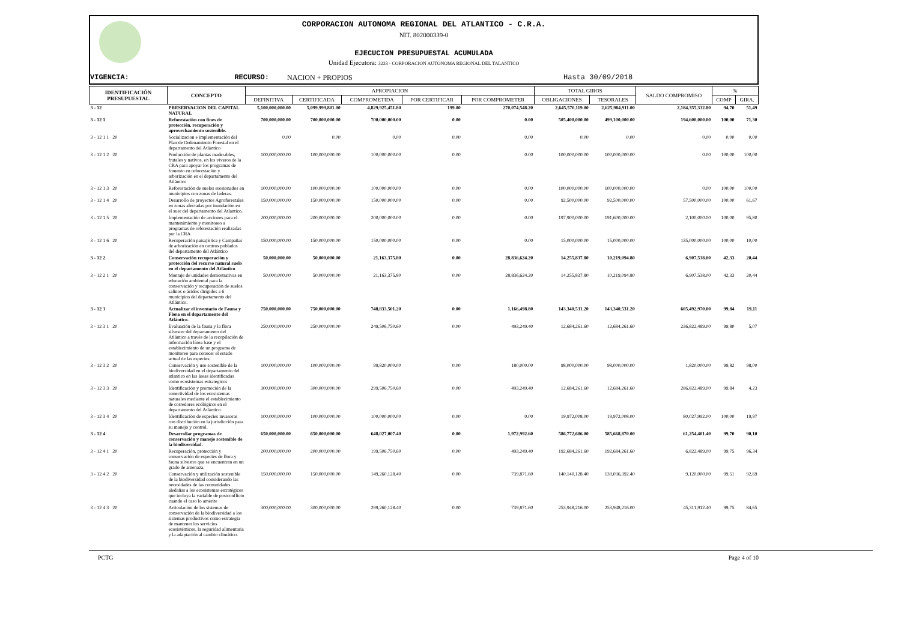CORPORACION AUTONOMA REGIONAL DEL ATLANTICO - C.R.A.
NIT. 802000339-0
EJECUCION PRESUPUESTAL ACUMULADA
Unidad Ejecutora: 3233 - CORPORACION AUTONOMA REGIONAL DEL TALANTICO
VIGENCIA: RECURSO: NACION + PROPIOS Hasta 30/09/2018
| IDENTIFICACIÓN PRESUPUESTAL | CONCEPTO | APROPIACION | | | | | TOTAL GIROS | | SALDO COMPROMISO | % | |
| --- | --- | --- | --- | --- | --- | --- | --- | --- | --- | --- | --- |
| | | DEFINITIVA | CERTIFICADA | COMPROMETIDA | POR CERTIFICAR | POR COMPROMETER | OBLIGACIONES | TESORALES | | COMP | GIRA. |
| 3 - 12 | PRESERVACION DEL CAPITAL NATURAL | 5,100,000,000.00 | 5,099,999,801.00 | 4,829,925,451.80 | 199.00 | 270,074,548.20 | 2,645,570,119.00 | 2,625,984,911.00 | 2,184,355,332.80 | 94,70 | 51,49 |
| 3 - 12 1 | Reforestación con fines de protección, recuperación y aprovechamiento sostenible. | 700,000,000.00 | 700,000,000.00 | 700,000,000.00 | 0.00 | 0.00 | 505,400,000.00 | 499,100,000.00 | 194,600,000.00 | 100,00 | 71,30 |
| 3 - 12 1 1 20 | Socializacion e implementación del Plan de Ordenamiento Forestal en el departamento del Atlántico | 0.00 | 0.00 | 0.00 | 0.00 | 0.00 | 0.00 | 0.00 | 0.00 | 0,00 | 0,00 |
| 3 - 12 1 2 20 | Producción de plantas maderables, frutales y nativos, en los viveros de la CRA para apoyar los programas de fomento en reforestación y arborización en el departamento del Atlántico | 100,000,000.00 | 100,000,000.00 | 100,000,000.00 | 0.00 | 0.00 | 100,000,000.00 | 100,000,000.00 | 0.00 | 100,00 | 100,00 |
| 3 - 12 1 3 20 | Reforestación de suelos erosionados en municipios con zonas de laderas. | 100,000,000.00 | 100,000,000.00 | 100,000,000.00 | 0.00 | 0.00 | 100,000,000.00 | 100,000,000.00 | 0.00 | 100,00 | 100,00 |
| 3 - 12 1 4 20 | Desarrollo de proyectos Agroforestales en zonas afectadas por inundación en el suer del departamento del Atlantico. | 150,000,000.00 | 150,000,000.00 | 150,000,000.00 | 0.00 | 0.00 | 92,500,000.00 | 92,500,000.00 | 57,500,000.00 | 100,00 | 61,67 |
| 3 - 12 1 5 20 | Implementación de acciones para el mantenimiento y monitoreo a programas de reforestación realizadas por la CRA | 200,000,000.00 | 200,000,000.00 | 200,000,000.00 | 0.00 | 0.00 | 197,900,000.00 | 191,600,000.00 | 2,100,000.00 | 100,00 | 95,80 |
| 3 - 12 1 6 20 | Recuperación paisajística y Campañas de arborización en centros poblados del departamento del Atlántico | 150,000,000.00 | 150,000,000.00 | 150,000,000.00 | 0.00 | 0.00 | 15,000,000.00 | 15,000,000.00 | 135,000,000.00 | 100,00 | 10,00 |
| 3 - 12 2 | Conservación recuperación y protección del recurso natural suelo en el departamento del Atlántico | 50,000,000.00 | 50,000,000.00 | 21,163,375.80 | 0.00 | 28,836,624.20 | 14,255,837.80 | 10,219,094.80 | 6,907,538.00 | 42,33 | 20,44 |
| 3 - 12 2 1 20 | Montaje de unidades demostrativas en educación ambiental para la conservación y recuperación de suelos salinos o ácidos dirigidos a 6 municipios del departamento del Atlántico. | 50,000,000.00 | 50,000,000.00 | 21,163,375.80 | 0.00 | 28,836,624.20 | 14,255,837.80 | 10,219,094.80 | 6,907,538.00 | 42,33 | 20,44 |
| 3 - 12 3 | Actualizar el inventario de Fauna y Flora en el departamento del Atlántico. | 750,000,000.00 | 750,000,000.00 | 748,833,501.20 | 0.00 | 1,166,498.80 | 143,340,531.20 | 143,340,531.20 | 605,492,970.00 | 99,84 | 19,11 |
| 3 - 12 3 1 20 | Evaluación de la fauna y la flora silvestre del departamento del Atlántico a través de la recopilación de información línea base y el establecimiento de un programa de monitoreo para conocer el estado actual de las especies. | 250,000,000.00 | 250,000,000.00 | 249,506,750.60 | 0.00 | 493,249.40 | 12,684,261.60 | 12,684,261.60 | 236,822,489.00 | 99,80 | 5,07 |
| 3 - 12 3 2 20 | Conservación y uso sostenible de la biodiversidad en el departamento del atlantico en las áreas identificadas como ecosistemas estrategicos | 100,000,000.00 | 100,000,000.00 | 99,820,000.00 | 0.00 | 180,000.00 | 98,000,000.00 | 98,000,000.00 | 1,820,000.00 | 99,82 | 98,00 |
| 3 - 12 3 3 20 | Identificación y promoción de la conectividad de los ecosistemas naturales mediante el establecimiento de corredores ecológicos en el departamento del Atlántico. | 300,000,000.00 | 300,000,000.00 | 299,506,750.60 | 0.00 | 493,249.40 | 12,684,261.60 | 12,684,261.60 | 286,822,489.00 | 99,84 | 4,23 |
| 3 - 12 3 4 20 | Identificación de especies invasoras con distribución en la jurisdicción para su manejo y control. | 100,000,000.00 | 100,000,000.00 | 100,000,000.00 | 0.00 | 0.00 | 19,972,008.00 | 19,972,008.00 | 80,027,992.00 | 100,00 | 19,97 |
| 3 - 12 4 | Desarrollar programas de conservación y manejo sostenible de la biodiversidad. | 650,000,000.00 | 650,000,000.00 | 648,027,007.40 | 0.00 | 1,972,992.60 | 586,772,606.00 | 585,668,870.00 | 61,254,401.40 | 99,70 | 90,10 |
| 3 - 12 4 1 20 | Recuperación, protección y conservación de especies de flora y fauna silvestre que se encuentren en un grado de amenaza. | 200,000,000.00 | 200,000,000.00 | 199,506,750.60 | 0.00 | 493,249.40 | 192,684,261.60 | 192,684,261.60 | 6,822,489.00 | 99,75 | 96,34 |
| 3 - 12 4 2 20 | Conservación y utilización sostenible de la biodiversidad considerando las necesidades de las comunidades aledañas a los ecosistemas estratégicos que incluya la variable de postconflicto cuando el caso lo amerite | 150,000,000.00 | 150,000,000.00 | 149,260,128.40 | 0.00 | 739,871.60 | 140,140,128.40 | 139,036,392.40 | 9,120,000.00 | 99,51 | 92,69 |
| 3 - 12 4 3 20 | Articulación de los sistemas de conservación de la biodiversidad a los sistemas productivos como estrategia de mantener los servicios ecosistémicos, la seguridad alimentaria y la adaptación al cambio climático. | 300,000,000.00 | 300,000,000.00 | 299,260,128.40 | 0.00 | 739,871.60 | 253,948,216.00 | 253,948,216.00 | 45,311,912.40 | 99,75 | 84,65 |
PCTG Page 4 of 10